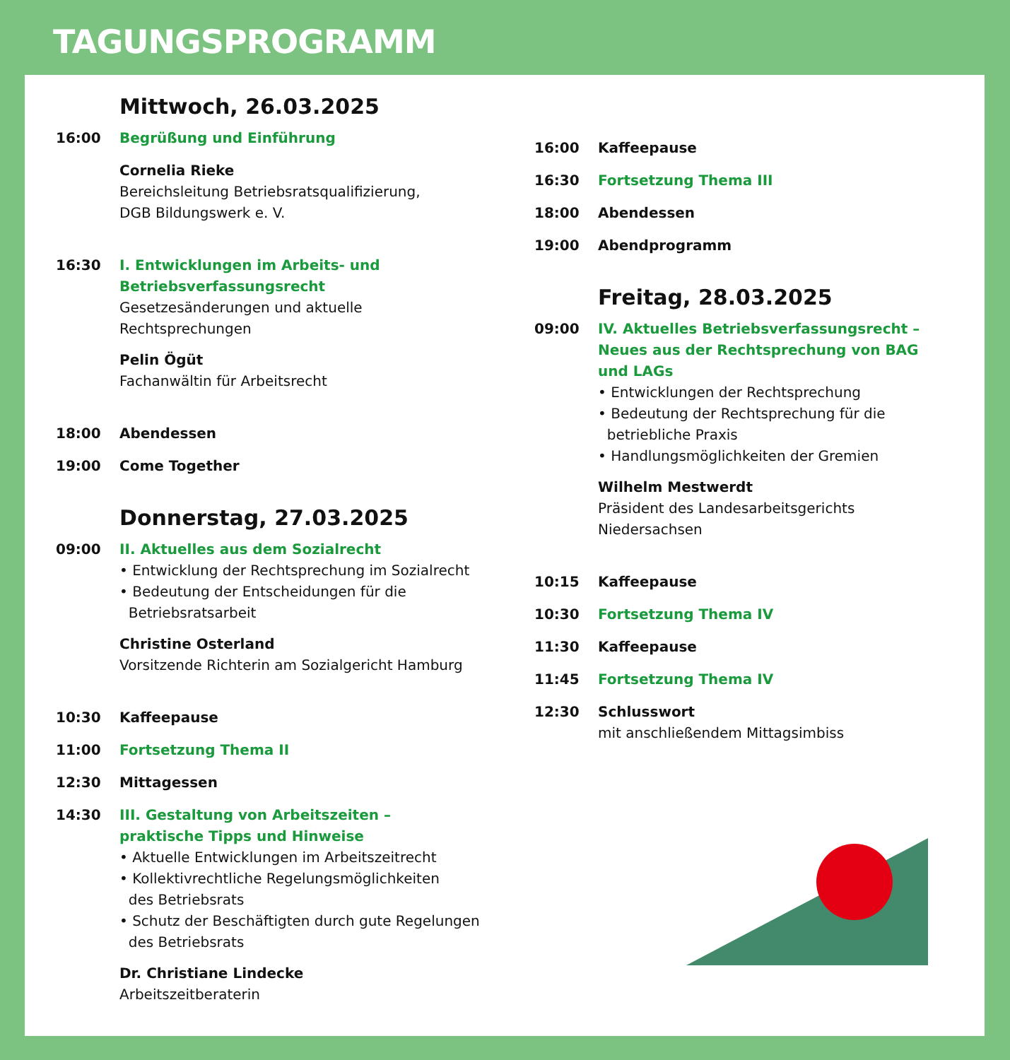TAGUNGSPROGRAMM
Mittwoch, 26.03.2025
16:00 Begrüßung und Einführung
Cornelia Rieke
Bereichsleitung Betriebsratsqualifizierung,
DGB Bildungswerk e. V.
16:30 I. Entwicklungen im Arbeits- und
Betriebsverfassungsrecht
Gesetzesänderungen und aktuelle
Rechtsprechungen
Pelin Ögüt
Fachanwältin für Arbeitsrecht
18:00 Abendessen
19:00 Come Together
Donnerstag, 27.03.2025
09:00 II. Aktuelles aus dem Sozialrecht
• Entwicklung der Rechtsprechung im Sozialrecht
• Bedeutung der Entscheidungen für die
Betriebsratsarbeit
Christine Osterland
Vorsitzende Richterin am Sozialgericht Hamburg
10:30 Kaffeepause
11:00 Fortsetzung Thema II
12:30 Mittagessen
14:30 III. Gestaltung von Arbeitszeiten –
praktische Tipps und Hinweise
• Aktuelle Entwicklungen im Arbeitszeitrecht
• Kollektivrechtliche Regelungsmöglichkeiten
des Betriebsrats
• Schutz der Beschäftigten durch gute Regelungen
des Betriebsrats
Dr. Christiane Lindecke
Arbeitszeitberaterin
16:00 Kaffeepause
16:30 Fortsetzung Thema III
18:00 Abendessen
19:00 Abendprogramm
Freitag, 28.03.2025
09:00 IV. Aktuelles Betriebsverfassungsrecht –
Neues aus der Rechtsprechung von BAG
und LAGs
• Entwicklungen der Rechtsprechung
• Bedeutung der Rechtsprechung für die
betriebliche Praxis
• Handlungsmöglichkeiten der Gremien
Wilhelm Mestwerdt
Präsident des Landesarbeitsgerichts
Niedersachsen
10:15 Kaffeepause
10:30 Fortsetzung Thema IV
11:30 Kaffeepause
11:45 Fortsetzung Thema IV
12:30 Schlusswort
mit anschließendem Mittagsimbiss